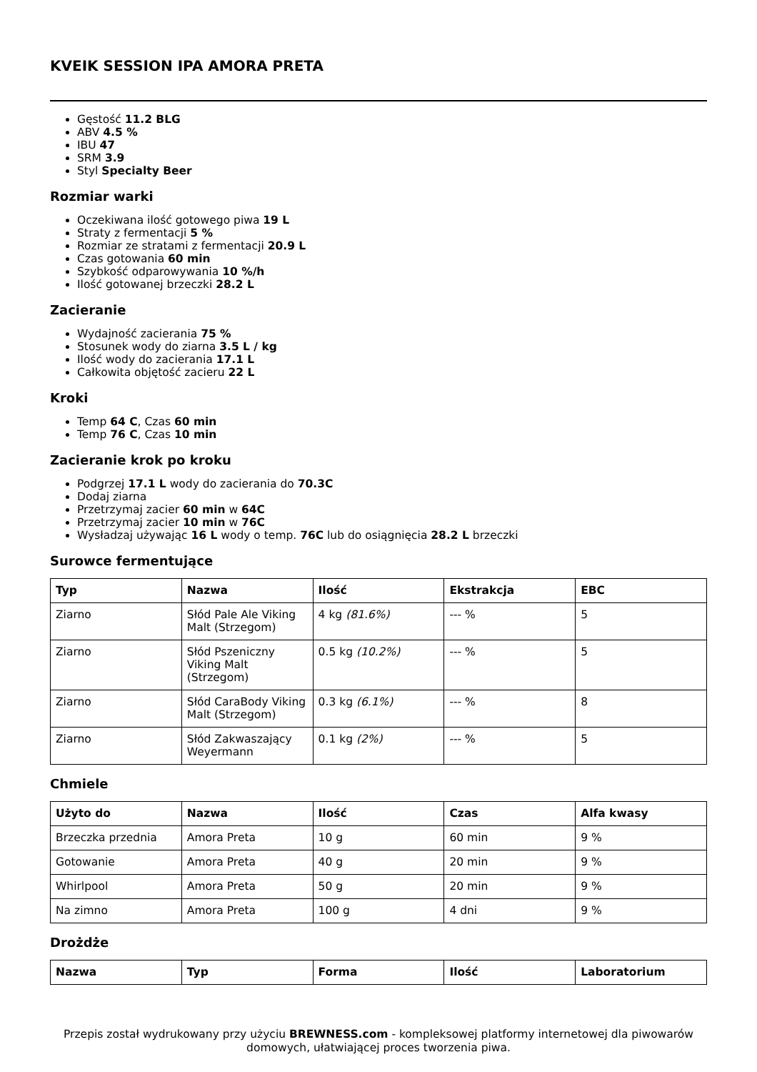KVEIK SESSION IPA AMORA PRETA
Gęstość 11.2 BLG
ABV 4.5 %
IBU 47
SRM 3.9
Styl Specialty Beer
Rozmiar warki
Oczekiwana ilość gotowego piwa 19 L
Straty z fermentacji 5 %
Rozmiar ze stratami z fermentacji 20.9 L
Czas gotowania 60 min
Szybkość odparowywania 10 %/h
Ilość gotowanej brzeczki 28.2 L
Zacieranie
Wydajność zacierania 75 %
Stosunek wody do ziarna 3.5 L / kg
Ilość wody do zacierania 17.1 L
Całkowita objętość zacieru 22 L
Kroki
Temp 64 C, Czas 60 min
Temp 76 C, Czas 10 min
Zacieranie krok po kroku
Podgrzej 17.1 L wody do zacierania do 70.3C
Dodaj ziarna
Przetrzymaj zacier 60 min w 64C
Przetrzymaj zacier 10 min w 76C
Wysładzaj używając 16 L wody o temp. 76C lub do osiągnięcia 28.2 L brzeczki
Surowce fermentujące
| Typ | Nazwa | Ilość | Ekstrakcja | EBC |
| --- | --- | --- | --- | --- |
| Ziarno | Słód Pale Ale Viking Malt (Strzegom) | 4 kg (81.6%) | --- % | 5 |
| Ziarno | Słód Pszeniczny Viking Malt (Strzegom) | 0.5 kg (10.2%) | --- % | 5 |
| Ziarno | Słód CaraBody Viking Malt (Strzegom) | 0.3 kg (6.1%) | --- % | 8 |
| Ziarno | Słód Zakwaszający Weyermann | 0.1 kg (2%) | --- % | 5 |
Chmiele
| Użyto do | Nazwa | Ilość | Czas | Alfa kwasy |
| --- | --- | --- | --- | --- |
| Brzeczka przednia | Amora Preta | 10 g | 60 min | 9 % |
| Gotowanie | Amora Preta | 40 g | 20 min | 9 % |
| Whirlpool | Amora Preta | 50 g | 20 min | 9 % |
| Na zimno | Amora Preta | 100 g | 4 dni | 9 % |
Drożdże
| Nazwa | Typ | Forma | Ilość | Laboratorium |
| --- | --- | --- | --- | --- |
Przepis został wydrukowany przy użyciu BREWNESS.com - kompleksowej platformy internetowej dla piwowarów domowych, ułatwiającej proces tworzenia piwa.